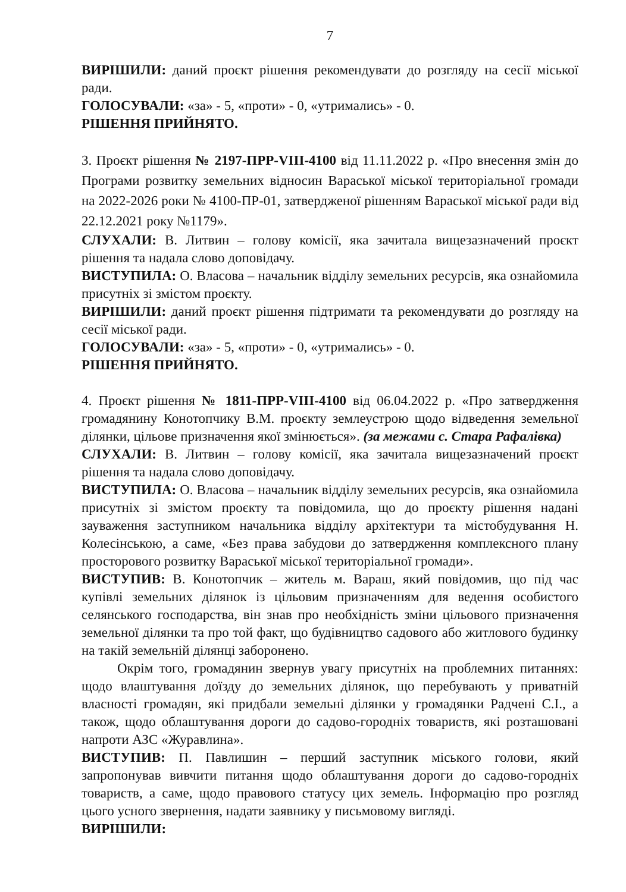7
ВИРІШИЛИ: даний проєкт рішення рекомендувати до розгляду на сесії міської ради.
ГОЛОСУВАЛИ: «за» - 5, «проти» - 0, «утримались» - 0.
РІШЕННЯ ПРИЙНЯТО.
3. Проєкт рішення № 2197-ПРР-VIII-4100 від 11.11.2022 р. «Про внесення змін до Програми розвитку земельних відносин Вараської міської територіальної громади на 2022-2026 роки № 4100-ПР-01, затвердженої рішенням Вараської міської ради від 22.12.2021 року №1179».
СЛУХАЛИ: В. Литвин – голову комісії, яка зачитала вищезазначений проєкт рішення та надала слово доповідачу.
ВИСТУПИЛА: О. Власова – начальник відділу земельних ресурсів, яка ознайомила присутніх зі змістом проєкту.
ВИРІШИЛИ: даний проєкт рішення підтримати та рекомендувати до розгляду на сесії міської ради.
ГОЛОСУВАЛИ: «за» - 5, «проти» - 0, «утримались» - 0.
РІШЕННЯ ПРИЙНЯТО.
4. Проєкт рішення № 1811-ПРР-VIII-4100 від 06.04.2022 р. «Про затвердження громадянину Конотопчику В.М. проєкту землеустрою щодо відведення земельної ділянки, цільове призначення якої змінюється». (за межами с. Стара Рафалівка)
СЛУХАЛИ: В. Литвин – голову комісії, яка зачитала вищезазначений проєкт рішення та надала слово доповідачу.
ВИСТУПИЛА: О. Власова – начальник відділу земельних ресурсів, яка ознайомила присутніх зі змістом проєкту та повідомила, що до проєкту рішення надані зауваження заступником начальника відділу архітектури та містобудування Н. Колесінською, а саме, «Без права забудови до затвердження комплексного плану просторового розвитку Вараської міської територіальної громади».
ВИСТУПИВ: В. Конотопчик – житель м. Вараш, який повідомив, що під час купівлі земельних ділянок із цільовим призначенням для ведення особистого селянського господарства, він знав про необхідність зміни цільового призначення земельної ділянки та про той факт, що будівництво садового або житлового будинку на такій земельній ділянці заборонено.
Окрім того, громадянин звернув увагу присутніх на проблемних питаннях: щодо влаштування доїзду до земельних ділянок, що перебувають у приватній власності громадян, які придбали земельні ділянки у громадянки Радчені С.І., а також, щодо облаштування дороги до садово-городніх товариств, які розташовані напроти АЗС «Журавлина».
ВИСТУПИВ: П. Павлишин – перший заступник міського голови, який запропонував вивчити питання щодо облаштування дороги до садово-городніх товариств, а саме, щодо правового статусу цих земель. Інформацію про розгляд цього усного звернення, надати заявнику у письмовому вигляді.
ВИРІШИЛИ: